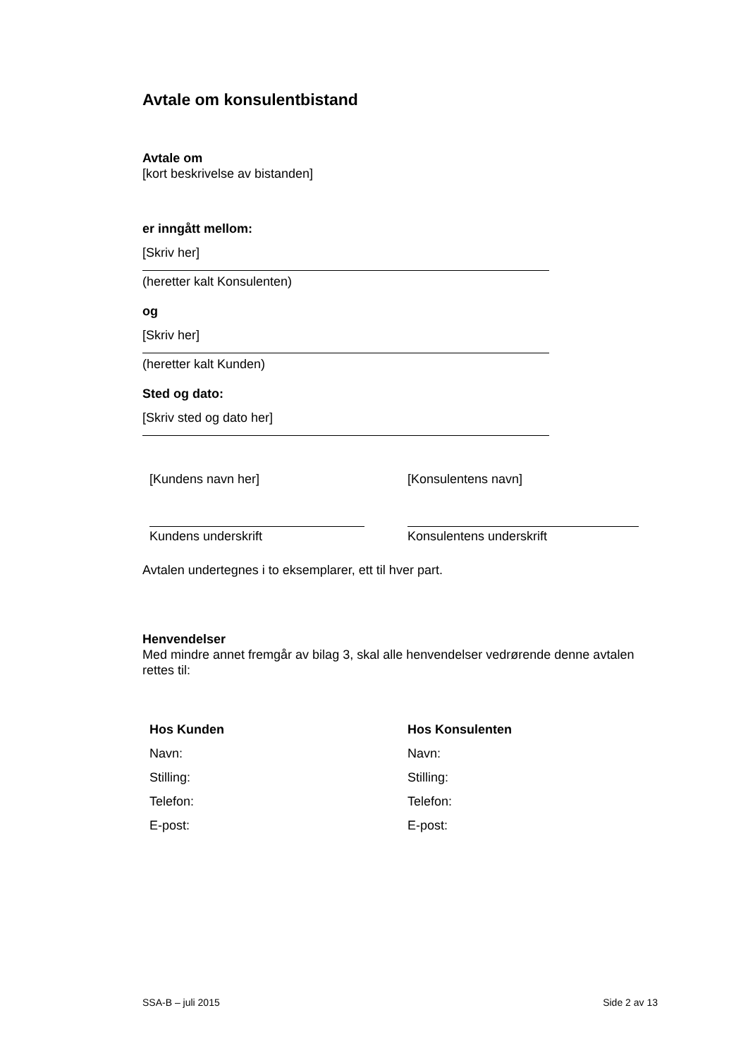Avtale om konsulentbistand
Avtale om
[kort beskrivelse av bistanden]
er inngått mellom:
[Skriv her]
(heretter kalt Konsulenten)
og
[Skriv her]
(heretter kalt Kunden)
Sted og dato:
[Skriv sted og dato her]
[Kundens navn her] [Konsulentens navn]
Kundens underskrift Konsulentens underskrift
Avtalen undertegnes i to eksemplarer, ett til hver part.
Henvendelser
Med mindre annet fremgår av bilag 3, skal alle henvendelser vedrørende denne avtalen rettes til:
Hos Kunden
Navn:
Stilling:
Telefon:
E-post:
Hos Konsulenten
Navn:
Stilling:
Telefon:
E-post:
SSA-B – juli 2015 Side 2 av 13